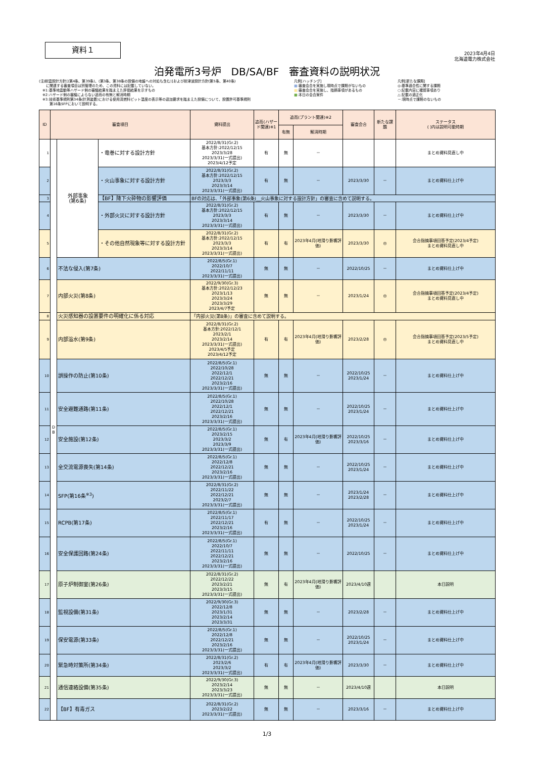2023年4月4日
北海道電力株式会社
資料１
泊発電所3号炉　DB/SA/BF　審査資料の説明状況
(注)耐震設計方針[(第4条、第39条)、(第3条、第38条の設備の地盤への対処も含む)]および耐津波設計方針(第5条、第40条)
　　に関連する審査項目は別管理のため、この資料には記載していない。
　※1:基準地震動等ハザード側の審議結果を踏まえた評価結果を示すもの
　※2:ハザード側の審議によらない追而の有無と解消時期
　※3:技術基準規則第34条(計測装置)における使用済燃料ピット温度の表示等の追加要求を踏まえた設備について、設置許可基準規則
　　　第16条SFPにおいて説明する。
凡例[ハッチング]
■:審査会合を実施し現時点で課題がないもの
■:審査会合を実施し、指摘事項があるもの
■:本日の会合案件
凡例[新たな課題]
◎:基準適合性に関する課題
○:記載内容に確認事項あり
△:記載の適正化
－:現時点で課題のないもの
| ID | 審査項目 | | | 資料提出 | 追而(ハザード関連)※1 | 追而(プラント関連)※2 | | 審査会合 | 新たな課題 | ステータス ( )内は説明可能時期 |
| --- | --- | --- | --- | --- | --- | --- | --- | --- | --- | --- |
| | | | | | | 有無 | 解消時期 | | | |
| 1 | D B | 外部事象 (第6条) | ・竜巻に対する設計方針 | 2022/8/31(Gr.2) 基本方針:2022/12/15 2023/3/28 2023/3/31(一式提出) 2023/4/12予定 | 有 | 無 | － | | | まとめ資料見直し中 |
| 2 | | | ・火山事象に対する設計方針 | 2022/8/31(Gr.2) 基本方針:2022/12/15 2023/3/3 2023/3/14 2023/3/31(一式提出) | 有 | 無 | － | 2023/3/30 | － | まとめ資料仕上げ中 |
| 3 | | | 【BF】降下火砕物の影響評価 | BFの対応は、「外部事象(第6条)__火山事象に対する設計方針」の審査に含めて説明する。 | | | | | | |
| 4 | | | ・外部火災に対する設計方針 | 2022/8/31(Gr.2) 基本方針:2022/12/15 2023/3/3 2023/3/14 2023/3/31(一式提出) | 有 | 無 | － | 2023/3/30 | － | まとめ資料仕上げ中 |
| 5 | | | ・その他自然現象等に対する設計方針 | 2022/8/31(Gr.2) 基本方針:2022/12/15 2023/3/3 2023/3/14 2023/3/31(一式提出) | 有 | 有 | 2023年4月(地滑り影響評価) | 2023/3/30 | ◎ | 会合指摘事項回答予定(2023/4予定) まとめ資料見直し中 |
| 6 | | 不法な侵入(第7条) | | 2022/8/5(Gr.1) 2022/10/7 2022/11/11 2023/3/31(一式提出) | 無 | 無 | － | 2022/10/25 | － | まとめ資料仕上げ中 |
| 7 | | 内部火災(第8条) | | 2022/9/30(Gr.3) 基本方針:2022/12/23 2023/1/13 2023/3/24 2023/3/29 2023/4/7予定 | 無 | 無 | － | 2023/1/24 | ◎ | 会合指摘事項回答予定(2023/4予定) まとめ資料見直し中 |
| 8 | | 火災感知器の設置要件の明確化に係る対応 | | 「内部火災(第8条)」の審査に含めて説明する。 | | | | | | |
| 9 | | 内部溢水(第9条) | | 2022/8/31(Gr.2) 基本方針:2022/12/1 2023/2/1 2023/2/14 2023/3/31(一式提出) 2023/4/5予定 2023/4/12予定 | 有 | 有 | 2023年4月(地滑り影響評価) | 2023/2/28 | ◎ | 会合指摘事項回答予定(2023/5予定) まとめ資料見直し中 |
| 10 | | 誤操作の防止(第10条) | | 2022/8/5(Gr.1) 2022/10/28 2022/12/1 2022/12/21 2023/2/16 2023/3/31(一式提出) | 無 | 無 | － | 2022/10/25 2023/1/24 | － | まとめ資料仕上げ中 |
| 11 | | 安全避難通路(第11条) | | 2022/8/5(Gr.1) 2022/10/28 2022/12/1 2022/12/21 2023/2/16 2023/3/31(一式提出) | 無 | 無 | － | 2022/10/25 2023/1/24 | － | まとめ資料仕上げ中 |
| 12 | | 安全施設(第12条) | | 2022/8/5(Gr.1) 2023/2/15 2023/3/2 2023/3/9 2023/3/31(一式提出) | 無 | 有 | 2023年4月(地滑り影響評価) | 2022/10/25 2023/3/16 | － | まとめ資料仕上げ中 |
| 13 | | 全交流電源喪失(第14条) | | 2022/8/5(Gr.1) 2022/12/8 2022/12/21 2023/2/16 2023/3/31(一式提出) | 無 | 無 | － | 2022/10/25 2023/1/24 | － | まとめ資料仕上げ中 |
| 14 | | SFP(第16条<sup>※3</sup>) | | 2022/8/31(Gr.2) 2022/11/22 2022/12/21 2023/2/7 2023/3/31(一式提出) | 無 | 無 | － | 2023/1/24 2023/2/28 | － | まとめ資料仕上げ中 |
| 15 | | RCPB(第17条) | | 2022/8/5(Gr.1) 2022/11/17 2022/12/21 2023/2/16 2023/3/31(一式提出) | 有 | 無 | － | 2022/10/25 2023/1/24 | － | まとめ資料仕上げ中 |
| 16 | | 安全保護回路(第24条) | | 2022/8/5(Gr.1) 2022/10/7 2022/11/11 2022/12/21 2023/2/16 2023/3/31(一式提出) | 無 | 無 | － | 2022/10/25 | － | まとめ資料仕上げ中 |
| 17 | | 原子炉制御室(第26条) | | 2022/8/31(Gr.2) 2022/12/22 2023/2/21 2023/3/15 2023/3/31(一式提出) | 無 | 有 | 2023年4月(地滑り影響評価) | 2023/4/10週 | | 本日説明 |
| 18 | | 監視設備(第31条) | | 2022/9/30(Gr.3) 2022/12/8 2023/1/31 2023/2/14 2023/3/31 | 無 | 無 | － | 2023/2/28 | － | まとめ資料仕上げ中 |
| 19 | | 保安電源(第33条) | | 2022/8/5(Gr.1) 2022/12/8 2022/12/21 2023/2/16 2023/3/31(一式提出) | 無 | 無 | － | 2022/10/25 2023/1/24 | － | まとめ資料仕上げ中 |
| 20 | | 緊急時対策所(第34条) | | 2022/8/31(Gr.2) 2023/2/6 2023/3/2 2023/3/31(一式提出) | 有 | 有 | 2023年4月(地滑り影響評価) | 2023/3/30 | － | まとめ資料仕上げ中 |
| 21 | | 通信連絡設備(第35条) | | 2022/9/30(Gr.3) 2023/2/14 2023/3/23 2023/3/31(一式提出) | 無 | 無 | － | 2023/4/10週 | | 本日説明 |
| 22 | | 【BF】有毒ガス | | 2022/8/31(Gr.2) 2023/2/22 2023/3/31(一式提出) | 無 | 無 | － | 2023/3/16 | － | まとめ資料仕上げ中 |
1/3